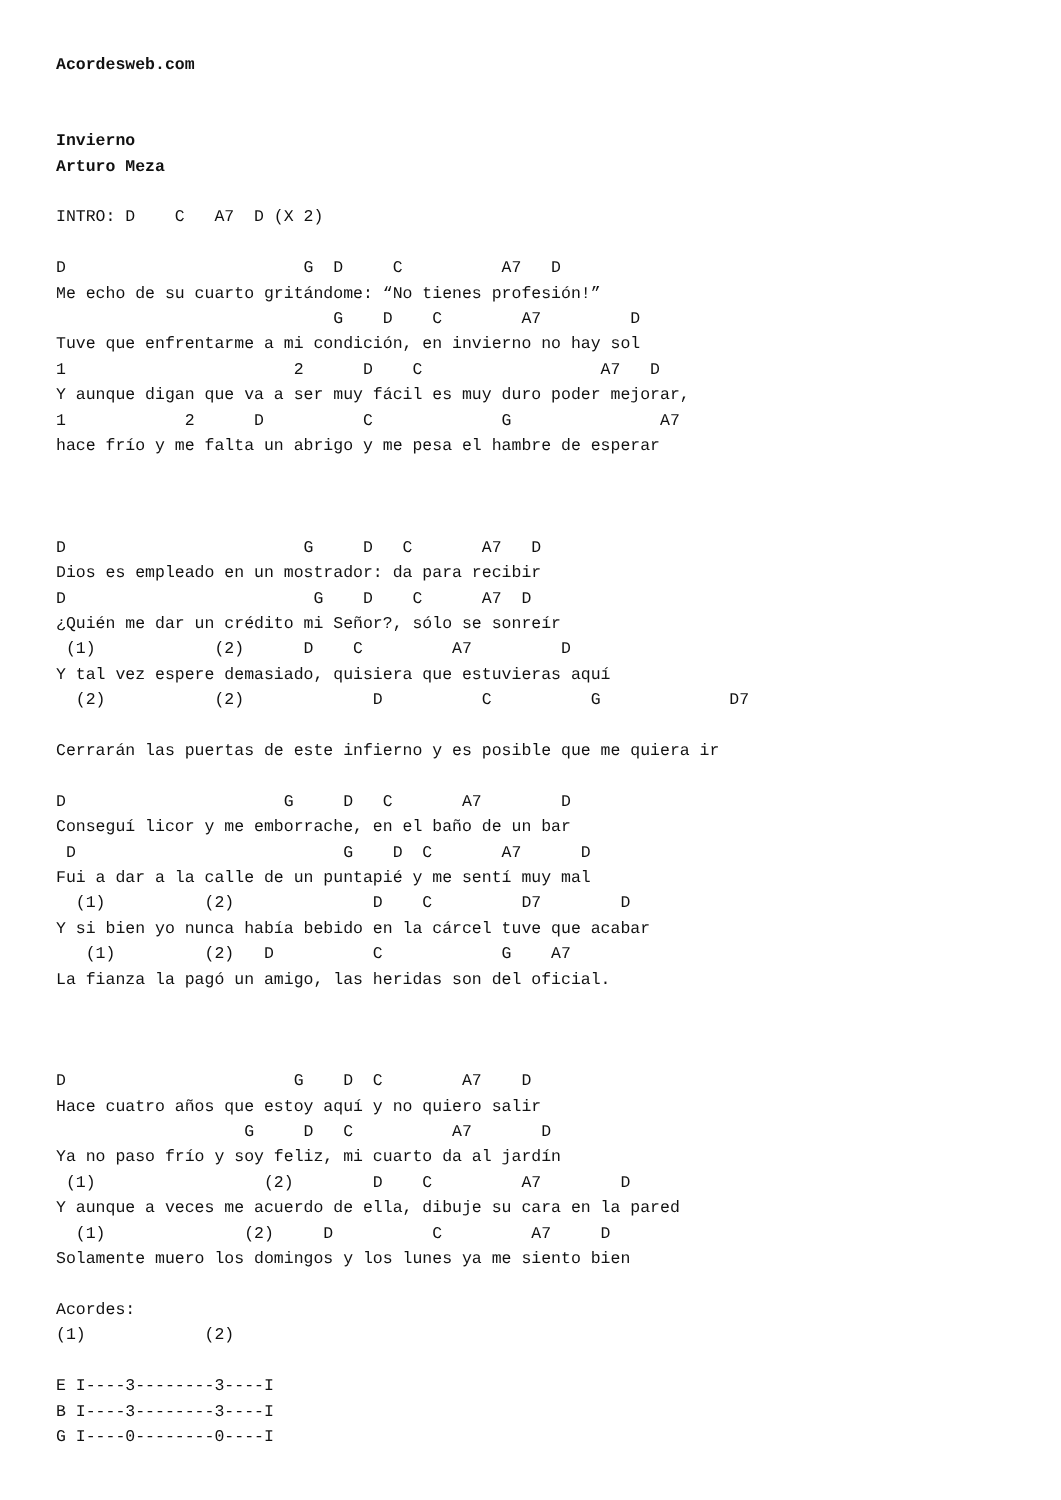Acordesweb.com


Invierno
Arturo Meza

INTRO: D    C   A7  D (X 2)

D                        G  D     C          A7   D
Me echo de su cuarto gritándome: “No tienes profesión!”
                            G    D    C        A7         D
Tuve que enfrentarme a mi condición, en invierno no hay sol
1                       2      D    C                  A7   D
Y aunque digan que va a ser muy fácil es muy duro poder mejorar,
1            2      D          C             G               A7
hace frío y me falta un abrigo y me pesa el hambre de esperar



D                        G     D   C       A7   D
Dios es empleado en un mostrador: da para recibir
D                         G    D    C      A7  D
¿Quién me dar un crédito mi Señor?, sólo se sonreír
 (1)            (2)      D    C         A7         D
Y tal vez espere demasiado, quisiera que estuvieras aquí
  (2)           (2)             D          C          G             D7

Cerrarán las puertas de este infierno y es posible que me quiera ir

D                      G     D   C       A7        D
Conseguí licor y me emborrache, en el baño de un bar
 D                           G    D  C       A7      D
Fui a dar a la calle de un puntapié y me sentí muy mal
  (1)          (2)              D    C         D7        D
Y si bien yo nunca había bebido en la cárcel tuve que acabar
   (1)         (2)   D          C            G    A7
La fianza la pagó un amigo, las heridas son del oficial.



D                       G    D  C        A7    D
Hace cuatro años que estoy aquí y no quiero salir
                   G     D   C          A7       D
Ya no paso frío y soy feliz, mi cuarto da al jardín
 (1)                 (2)        D    C         A7        D
Y aunque a veces me acuerdo de ella, dibuje su cara en la pared
  (1)              (2)     D          C         A7     D
Solamente muero los domingos y los lunes ya me siento bien

Acordes:
(1)            (2)

E I----3--------3----I
B I----3--------3----I
G I----0--------0----I